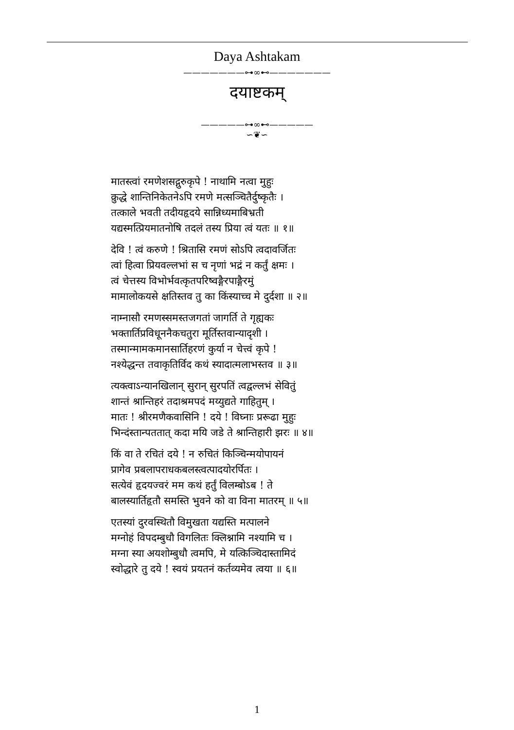Daya Ashtakam
———————⊶∞⊷———————
दयाष्टकम्
—————⊶∞⊷—————
∽❦∽
मातस्त्वां रमणेशसद्गुरुकृपे ! नाथामि नत्वा मुहुः
क्रुद्धे शान्तिनिकेतनेऽपि रमणे मत्सञ्चितैर्दुष्कृतैः ।
तत्काले भवती तदीयहृदये सान्निध्यमाबिभ्रती
यद्यस्मत्प्रियमातनोषि तदलं तस्य प्रिया त्वं यतः ॥ १॥
देवि ! त्वं करुणे ! श्रितासि रमणं सोऽपि त्वदावर्जितः
त्वां हित्वा प्रियवल्लभां स च नृणां भद्रं न कर्तुं क्षमः ।
त्वं चेत्तस्य विभोर्भवत्कृतपरिष्वङ्गैरपाङ्गैरमुं
मामालोकयसे क्षतिस्तव तु का किंस्याच्च मे दुर्दशा ॥ २॥
नाम्नासौ रमणस्समस्तजगतां जागर्ति ते गृह्यकः
भक्तार्तिप्रविधूननैकचतुरा मूर्तिस्तवान्यादृशी ।
तस्मान्मामकमानसार्तिहरणं कुर्या न चेत्त्वं कृपे !
नश्येद्धन्त तवाकृतिर्विद कथं स्यादात्मलाभस्तव ॥ ३॥
त्यक्त्वाऽन्यानखिलान् सुरान् सुरपतिं त्वद्वल्लभं सेवितुं
शान्तं श्रान्तिहरं तदाश्रमपदं मय्युद्यते गाहितुम् ।
मातः ! श्रीरमणैकवासिनि ! दये ! विघ्नाः प्ररूढा मुहुः
भिन्दंस्तान्पततात् कदा मयि जडे ते श्रान्तिहारी झरः ॥ ४॥
किं वा ते रचितं दये ! न रुचितं किञ्चिन्मयोपायनं
प्रागेव प्रबलापराधकबलस्त्वत्पादयोरर्पितः ।
सत्येवं हृदयज्वरं मम कथं हर्तुं विलम्बोऽब ! ते
बालस्यार्तिहृतौ समस्ति भुवने को वा विना मातरम् ॥ ५॥
एतस्यां दुरवस्थितौ विमुखता यद्यस्ति मत्पालने
मग्नोहं विपदम्बुधौ विगलितः क्लिश्नामि नश्यामि च ।
मग्ना स्या अयशोम्बुधौ त्वमपि, मे यत्किञ्चिदास्तामिदं
स्वोद्धारे तु दये ! स्वयं प्रयतनं कर्तव्यमेव त्वया ॥ ६॥
1